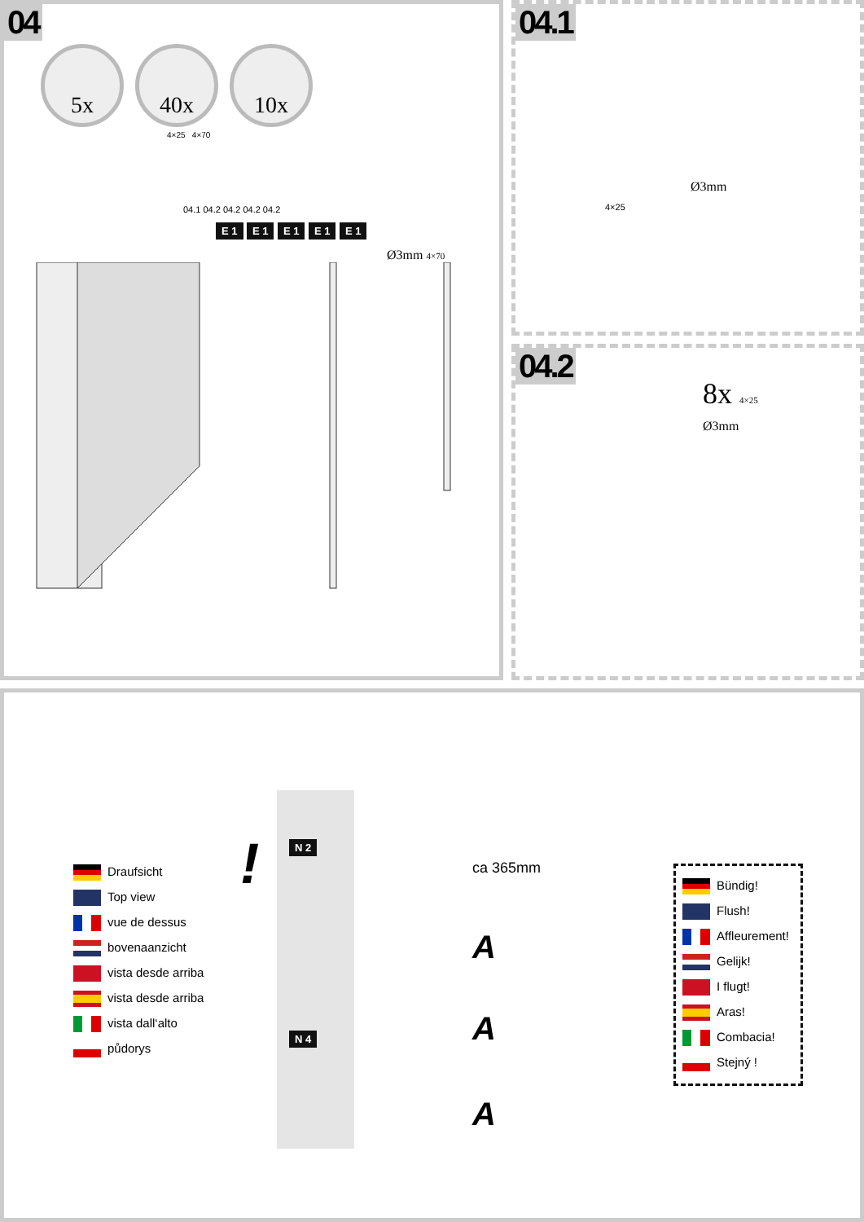04
5x 40x 10x
4×25 4×70
04.1 04.2 04.2 04.2 04.2
E 1 E 1 E 1 E 1 E 1
Ø3mm 4×70
04.1
Ø3mm
4×25
04.2
8x 4×25
Ø3mm
Draufsicht
Top view
vue de dessus
bovenaanzicht
vista desde arriba
vista desde arriba
vista dall‘alto
půdorys
!
N 2
N 4
ca 365mm
A
A
A
Bündig!
Flush!
Affleurement!
Gelijk!
I flugt!
Aras!
Combacia!
Stejný !